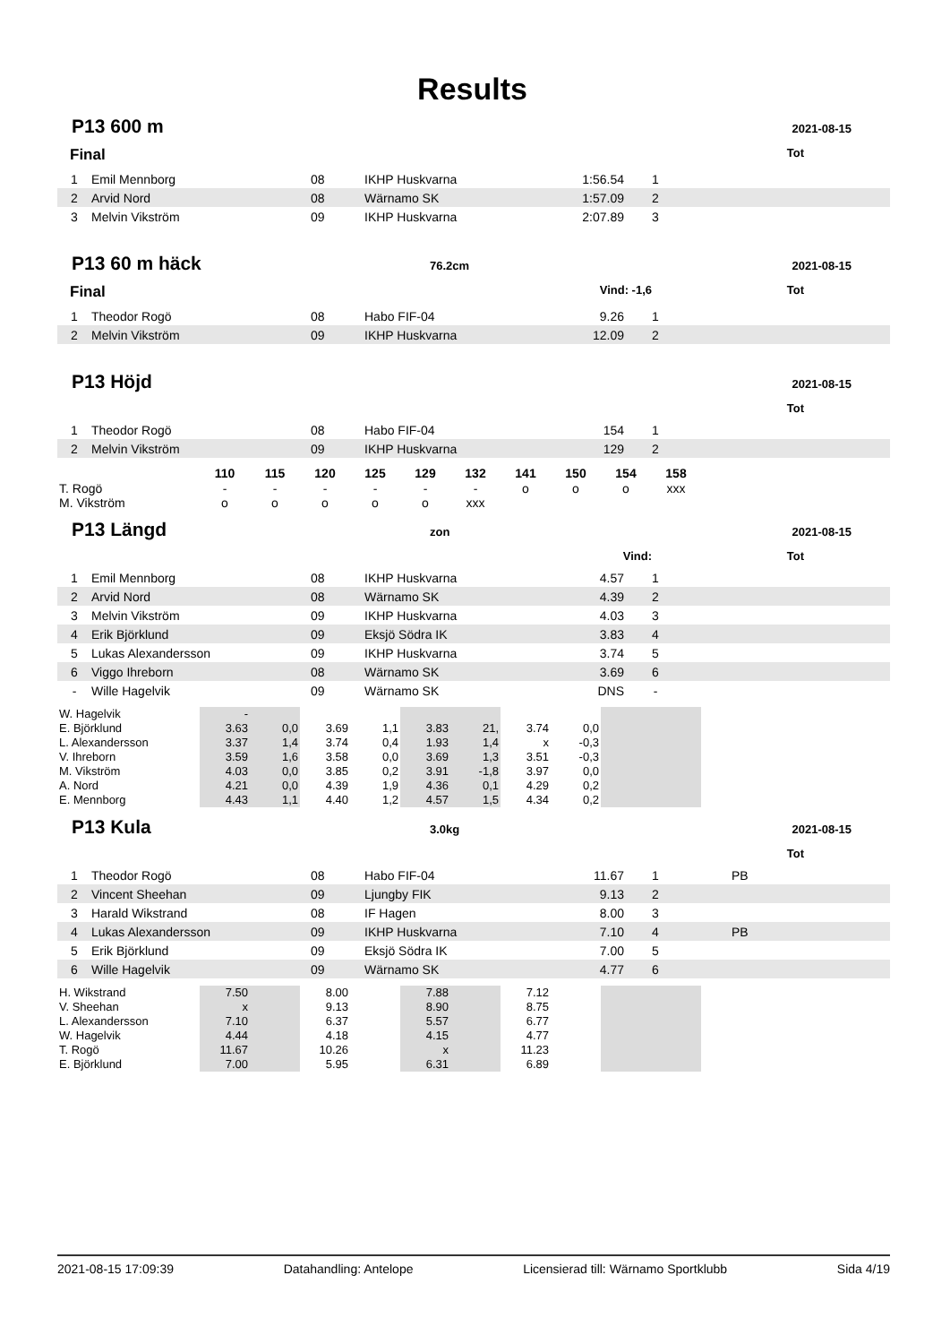Results
P13 600 m 2021-08-15
Final Tot
| 1 | Emil Mennborg | 08 | IKHP Huskvarna | 1:56.54 | 1 | |
| 2 | Arvid Nord | 08 | Wärnamo SK | 1:57.09 | 2 | |
| 3 | Melvin Vikström | 09 | IKHP Huskvarna | 2:07.89 | 3 | |
P13 60 m häck 76.2cm 2021-08-15
Final Vind: -1,6 Tot
| 1 | Theodor Rogö | 08 | Habo FIF-04 | 9.26 | 1 | |
| 2 | Melvin Vikström | 09 | IKHP Huskvarna | 12.09 | 2 | |
P13 Höjd 2021-08-15
Tot
| 1 | Theodor Rogö | 08 | Habo FIF-04 | 154 | 1 | |
| 2 | Melvin Vikström | 09 | IKHP Huskvarna | 129 | 2 | |
| | 110 | 115 | 120 | 125 | 129 | 132 | 141 | 150 | 154 | 158 |
| T. Rogö | - | - | - | - | - | - | o | o | o | xxx |
| M. Vikström | o | o | o | o | o | xxx | | | | |
P13 Längd zon 2021-08-15
Vind: Tot
| 1 | Emil Mennborg | 08 | IKHP Huskvarna | 4.57 | 1 | |
| 2 | Arvid Nord | 08 | Wärnamo SK | 4.39 | 2 | |
| 3 | Melvin Vikström | 09 | IKHP Huskvarna | 4.03 | 3 | |
| 4 | Erik Björklund | 09 | Eksjö Södra IK | 3.83 | 4 | |
| 5 | Lukas Alexandersson | 09 | IKHP Huskvarna | 3.74 | 5 | |
| 6 | Viggo Ihreborn | 08 | Wärnamo SK | 3.69 | 6 | |
| - | Wille Hagelvik | 09 | Wärnamo SK | DNS | - | |
| W. Hagelvik | - | | | | | | | | | |
| E. Björklund | 3.63 | 0,0 | 3.69 | 1,1 | 3.83 | 21, | 3.74 | 0,0 | | |
| L. Alexandersson | 3.37 | 1,4 | 3.74 | 0,4 | 1.93 | 1,4 | x | -0,3 | | |
| V. Ihreborn | 3.59 | 1,6 | 3.58 | 0,0 | 3.69 | 1,3 | 3.51 | -0,3 | | |
| M. Vikström | 4.03 | 0,0 | 3.85 | 0,2 | 3.91 | -1,8 | 3.97 | 0,0 | | |
| A. Nord | 4.21 | 0,0 | 4.39 | 1,9 | 4.36 | 0,1 | 4.29 | 0,2 | | |
| E. Mennborg | 4.43 | 1,1 | 4.40 | 1,2 | 4.57 | 1,5 | 4.34 | 0,2 | | |
P13 Kula 3.0kg 2021-08-15
Tot
| 1 | Theodor Rogö | 08 | Habo FIF-04 | 11.67 | 1 | PB |
| 2 | Vincent Sheehan | 09 | Ljungby FIK | 9.13 | 2 | |
| 3 | Harald Wikstrand | 08 | IF Hagen | 8.00 | 3 | |
| 4 | Lukas Alexandersson | 09 | IKHP Huskvarna | 7.10 | 4 | PB |
| 5 | Erik Björklund | 09 | Eksjö Södra IK | 7.00 | 5 | |
| 6 | Wille Hagelvik | 09 | Wärnamo SK | 4.77 | 6 | |
| H. Wikstrand | 7.50 | | 8.00 | | 7.88 | | 7.12 | | | |
| V. Sheehan | x | | 9.13 | | 8.90 | | 8.75 | | | |
| L. Alexandersson | 7.10 | | 6.37 | | 5.57 | | 6.77 | | | |
| W. Hagelvik | 4.44 | | 4.18 | | 4.15 | | 4.77 | | | |
| T. Rogö | 11.67 | | 10.26 | | x | | 11.23 | | | |
| E. Björklund | 7.00 | | 5.95 | | 6.31 | | 6.89 | | | |
2021-08-15 17:09:39 Datahandling: Antelope Licensierad till: Wärnamo Sportklubb Sida 4/19